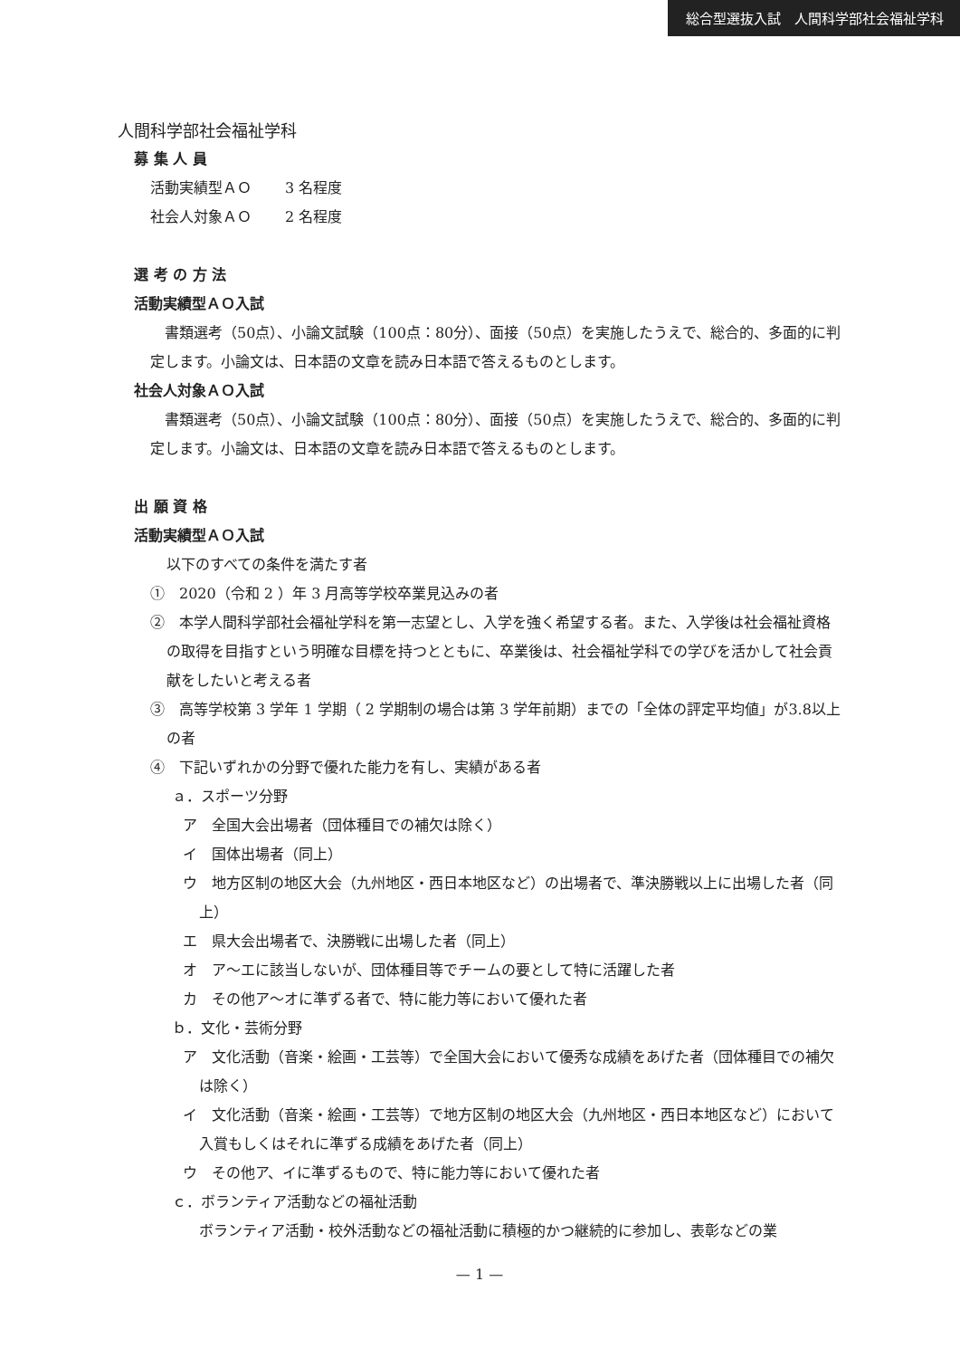総合型選抜入試　人間科学部社会福祉学科
人間科学部社会福祉学科
募 集 人 員
活動実績型ＡＯ　　 3 名程度
社会人対象ＡＯ　　 2 名程度
選 考 の 方 法
活動実績型ＡＯ入試
　書類選考（50点）、小論文試験（100点：80分）、面接（50点）を実施したうえで、総合的、多面的に判定します。小論文は、日本語の文章を読み日本語で答えるものとします。
社会人対象ＡＯ入試
　書類選考（50点）、小論文試験（100点：80分）、面接（50点）を実施したうえで、総合的、多面的に判定します。小論文は、日本語の文章を読み日本語で答えるものとします。
出 願 資 格
活動実績型ＡＯ入試
以下のすべての条件を満たす者
①　2020（令和 2 ）年 3 月高等学校卒業見込みの者
②　本学人間科学部社会福祉学科を第一志望とし、入学を強く希望する者。また、入学後は社会福祉資格の取得を目指すという明確な目標を持つとともに、卒業後は、社会福祉学科での学びを活かして社会貢献をしたいと考える者
③　高等学校第 3 学年 1 学期（ 2 学期制の場合は第 3 学年前期）までの「全体の評定平均値」が3.8以上の者
④　下記いずれかの分野で優れた能力を有し、実績がある者
ａ．スポーツ分野
ア　全国大会出場者（団体種目での補欠は除く）
イ　国体出場者（同上）
ウ　地方区制の地区大会（九州地区・西日本地区など）の出場者で、準決勝戦以上に出場した者（同上）
エ　県大会出場者で、決勝戦に出場した者（同上）
オ　ア～エに該当しないが、団体種目等でチームの要として特に活躍した者
カ　その他ア～オに準ずる者で、特に能力等において優れた者
ｂ．文化・芸術分野
ア　文化活動（音楽・絵画・工芸等）で全国大会において優秀な成績をあげた者（団体種目での補欠は除く）
イ　文化活動（音楽・絵画・工芸等）で地方区制の地区大会（九州地区・西日本地区など）において入賞もしくはそれに準ずる成績をあげた者（同上）
ウ　その他ア、イに準ずるもので、特に能力等において優れた者
ｃ．ボランティア活動などの福祉活動
ボランティア活動・校外活動などの福祉活動に積極的かつ継続的に参加し、表彰などの業
— 1 —